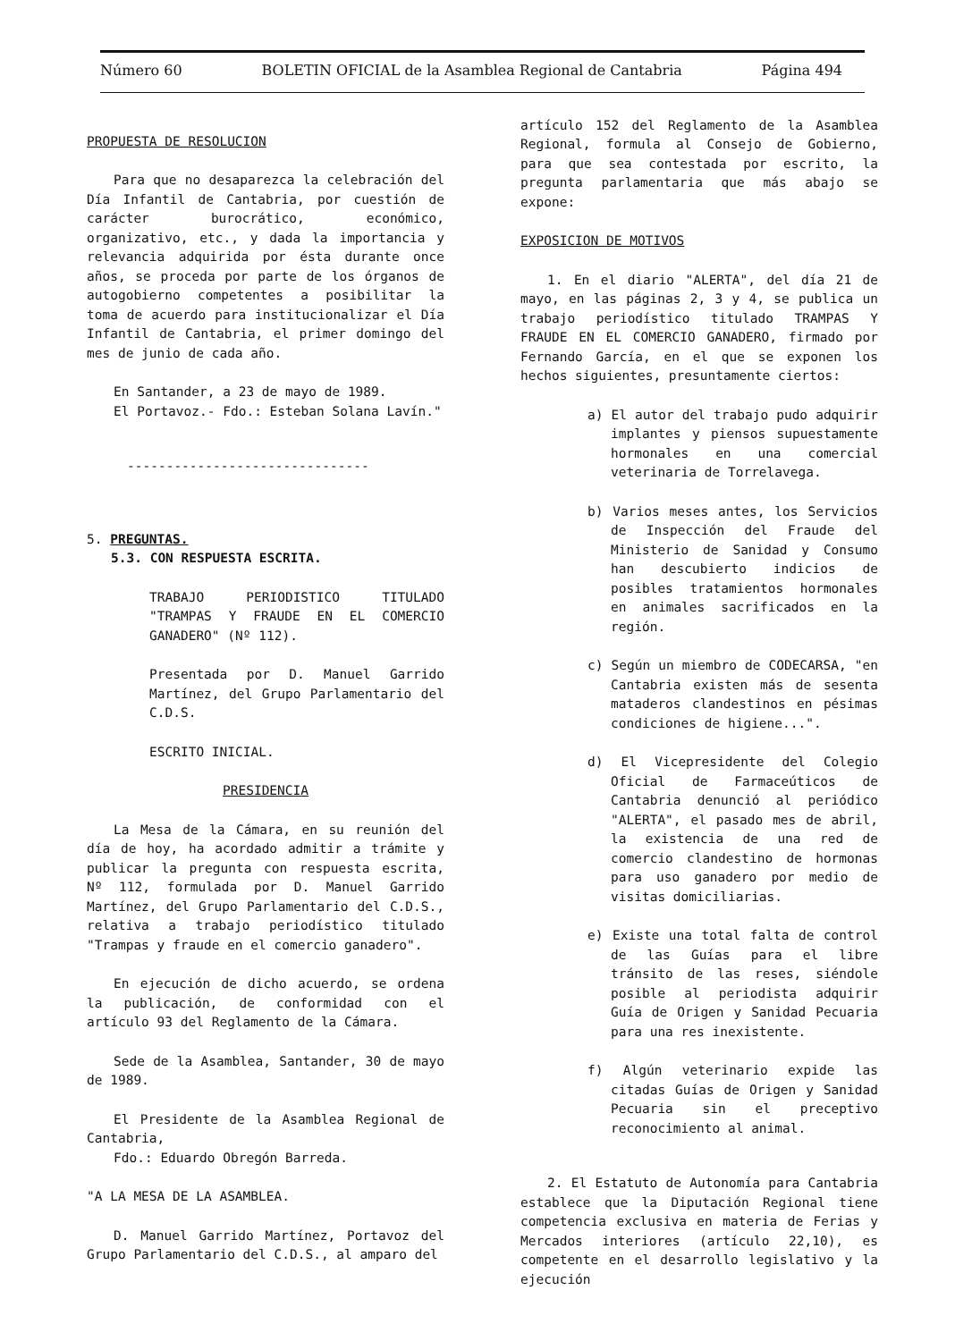Número 60 BOLETIN OFICIAL de la Asamblea Regional de Cantabria Página 494
PROPUESTA DE RESOLUCION
Para que no desaparezca la celebración del Día Infantil de Cantabria, por cuestión de carácter burocrático, económico, organizativo, etc., y dada la importancia y relevancia adquirida por ésta durante once años, se proceda por parte de los órganos de autogobierno competentes a posibilitar la toma de acuerdo para institucionalizar el Día Infantil de Cantabria, el primer domingo del mes de junio de cada año.
En Santander, a 23 de mayo de 1989.
El Portavoz.- Fdo.: Esteban Solana Lavín."
-------------------------------
5. PREGUNTAS.
5.3. CON RESPUESTA ESCRITA.
TRABAJO PERIODISTICO TITULADO "TRAMPAS Y FRAUDE EN EL COMERCIO GANADERO" (Nº 112).
Presentada por D. Manuel Garrido Martínez, del Grupo Parlamentario del C.D.S.
ESCRITO INICIAL.
PRESIDENCIA
La Mesa de la Cámara, en su reunión del día de hoy, ha acordado admitir a trámite y publicar la pregunta con respuesta escrita, Nº 112, formulada por D. Manuel Garrido Martínez, del Grupo Parlamentario del C.D.S., relativa a trabajo periodístico titulado "Trampas y fraude en el comercio ganadero".
En ejecución de dicho acuerdo, se ordena la publicación, de conformidad con el artículo 93 del Reglamento de la Cámara.
Sede de la Asamblea, Santander, 30 de mayo de 1989.
El Presidente de la Asamblea Regional de Cantabria,
Fdo.: Eduardo Obregón Barreda.
"A LA MESA DE LA ASAMBLEA.
D. Manuel Garrido Martínez, Portavoz del Grupo Parlamentario del C.D.S., al amparo del
artículo 152 del Reglamento de la Asamblea Regional, formula al Consejo de Gobierno, para que sea contestada por escrito, la pregunta parlamentaria que más abajo se expone:
EXPOSICION DE MOTIVOS
1. En el diario "ALERTA", del día 21 de mayo, en las páginas 2, 3 y 4, se publica un trabajo periodístico titulado TRAMPAS Y FRAUDE EN EL COMERCIO GANADERO, firmado por Fernando García, en el que se exponen los hechos siguientes, presuntamente ciertos:
a) El autor del trabajo pudo adquirir implantes y piensos supuestamente hormonales en una comercial veterinaria de Torrelavega.
b) Varios meses antes, los Servicios de Inspección del Fraude del Ministerio de Sanidad y Consumo han descubierto indicios de posibles tratamientos hormonales en animales sacrificados en la región.
c) Según un miembro de CODECARSA, "en Cantabria existen más de sesenta mataderos clandestinos en pésimas condiciones de higiene...".
d) El Vicepresidente del Colegio Oficial de Farmaceúticos de Cantabria denunció al periódico "ALERTA", el pasado mes de abril, la existencia de una red de comercio clandestino de hormonas para uso ganadero por medio de visitas domiciliarias.
e) Existe una total falta de control de las Guías para el libre tránsito de las reses, siéndole posible al periodista adquirir Guía de Origen y Sanidad Pecuaria para una res inexistente.
f) Algún veterinario expide las citadas Guías de Origen y Sanidad Pecuaria sin el preceptivo reconocimiento al animal.
2. El Estatuto de Autonomía para Cantabria establece que la Diputación Regional tiene competencia exclusiva en materia de Ferias y Mercados interiores (artículo 22,10), es competente en el desarrollo legislativo y la ejecución